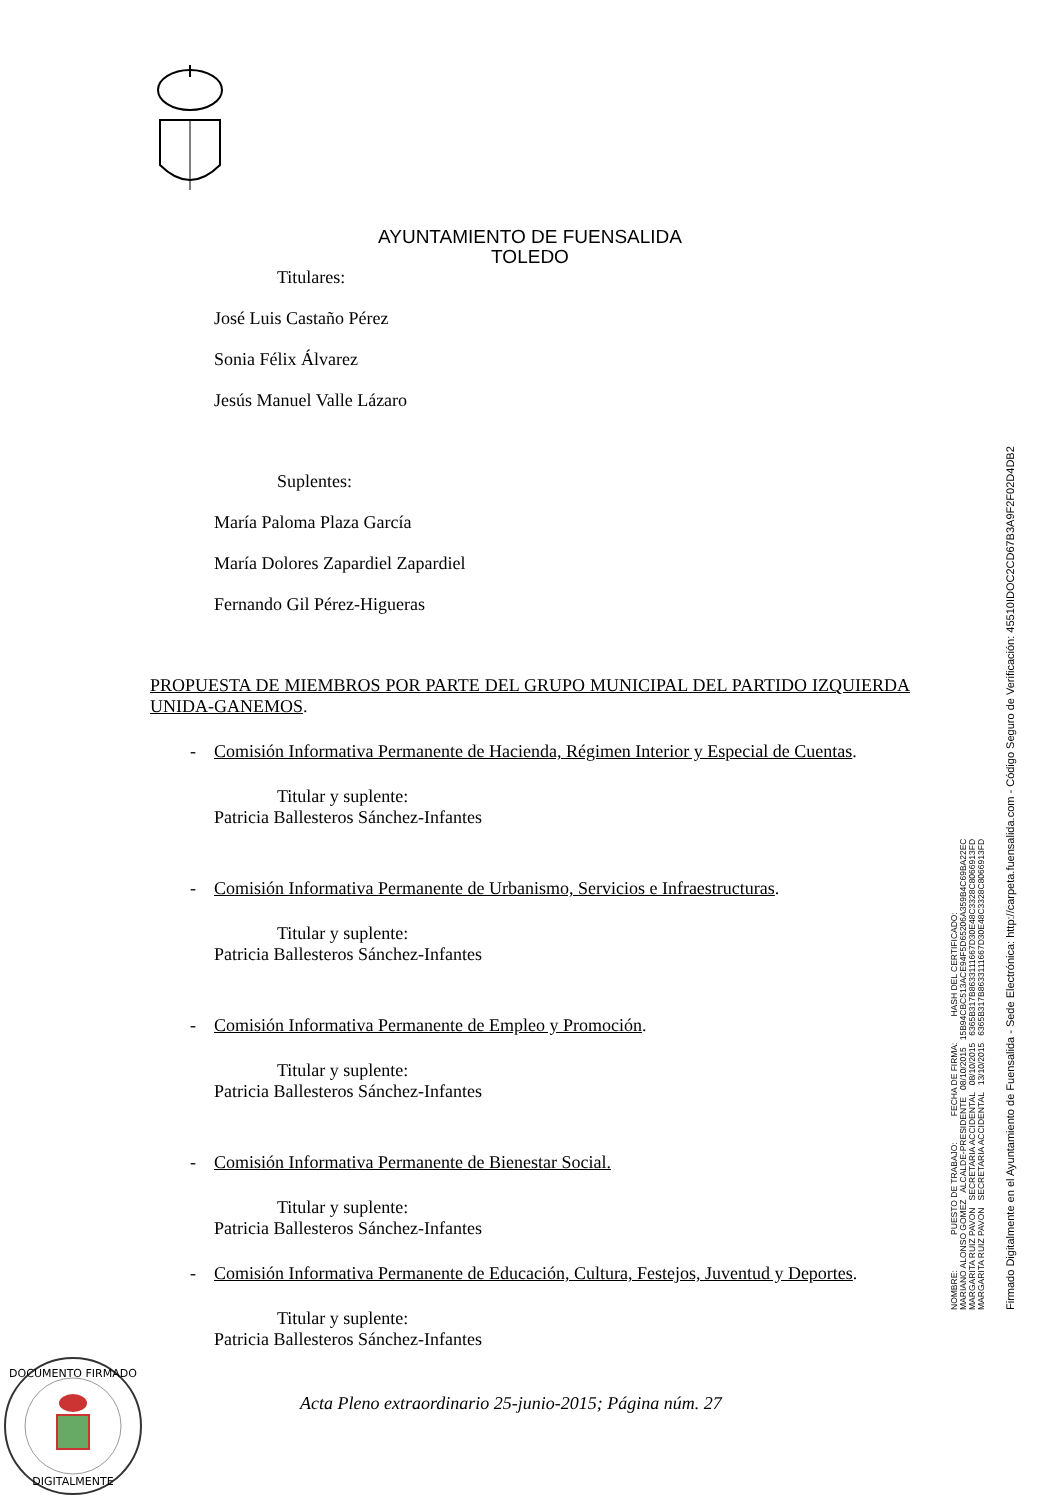AYUNTAMIENTO DE FUENSALIDA
TOLEDO
Titulares:
José Luis Castaño Pérez
Sonia Félix Álvarez
Jesús Manuel Valle Lázaro
Suplentes:
María Paloma Plaza García
María Dolores Zapardiel Zapardiel
Fernando Gil Pérez-Higueras
PROPUESTA DE MIEMBROS POR PARTE DEL GRUPO MUNICIPAL DEL PARTIDO IZQUIERDA UNIDA-GANEMOS.
- Comisión Informativa Permanente de Hacienda, Régimen Interior y Especial de Cuentas.
Titular y suplente:
Patricia Ballesteros Sánchez-Infantes
- Comisión Informativa Permanente de Urbanismo, Servicios e Infraestructuras.
Titular y suplente:
Patricia Ballesteros Sánchez-Infantes
- Comisión Informativa Permanente de Empleo y Promoción.
Titular y suplente:
Patricia Ballesteros Sánchez-Infantes
- Comisión Informativa Permanente de Bienestar Social.
Titular y suplente:
Patricia Ballesteros Sánchez-Infantes
- Comisión Informativa Permanente de Educación, Cultura, Festejos, Juventud y Deportes.
Titular y suplente:
Patricia Ballesteros Sánchez-Infantes
NOMBRE: PUESTO DE TRABAJO: FECHA DE FIRMA: HASH DEL CERTIFICADO:
MARIANO ALONSO GOMEZ ALCALDE-PRESIDENTE 08/10/2015 15B94CBC513ACE94F5D65206A359B4C69BA22EC
MARGARITA RUIZ PAVON SECRETARIA ACCIDENTAL 08/10/2015 6365B317B8633111667D30E48C3328C8066913FD
MARGARITA RUIZ PAVON SECRETARIA ACCIDENTAL 13/10/2015 6365B317B8633111667D30E48C3328C8066913FD
Firmado Digitalmente en el Ayuntamiento de Fuensalida - Sede Electrónica: http://carpeta.fuensalida.com - Código Seguro de Verificación: 45510IDOC2CD67B3A9F2F02D4DB2
DOCUMENTO FIRMADO
DIGITALMENTE
Acta Pleno extraordinario 25-junio-2015; Página núm. 27